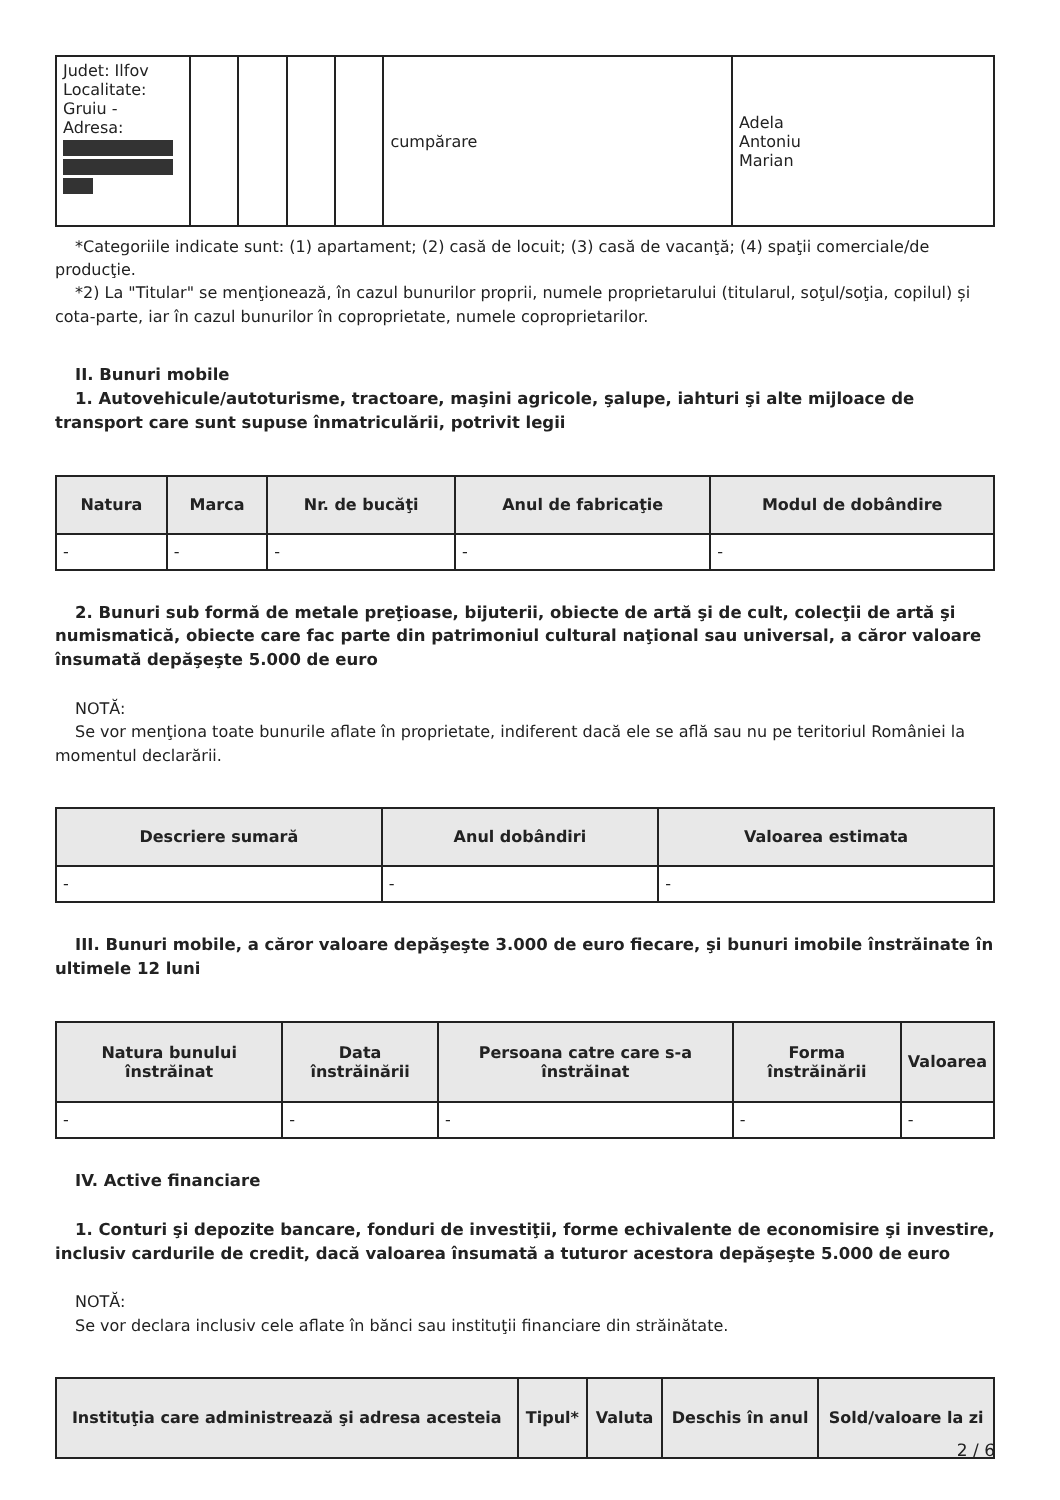| Judet: Ilfov Localitate: Gruiu - Adresa: | | | | | cumpărare | Adela Antoniu Marian |
*Categoriile indicate sunt: (1) apartament; (2) casă de locuit; (3) casă de vacanţă; (4) spaţii comerciale/de producţie.
*2) La "Titular" se menţionează, în cazul bunurilor proprii, numele proprietarului (titularul, soţul/soţia, copilul) și cota-parte, iar în cazul bunurilor în coproprietate, numele coproprietarilor.
II. Bunuri mobile
1. Autovehicule/autoturisme, tractoare, maşini agricole, şalupe, iahturi şi alte mijloace de transport care sunt supuse înmatriculării, potrivit legii
| Natura | Marca | Nr. de bucăţi | Anul de fabricaţie | Modul de dobândire |
| --- | --- | --- | --- | --- |
| - | - | - | - | - |
2. Bunuri sub formă de metale preţioase, bijuterii, obiecte de artă şi de cult, colecţii de artă şi numismatică, obiecte care fac parte din patrimoniul cultural naţional sau universal, a căror valoare însumată depăşeşte 5.000 de euro
NOTĂ:
Se vor menţiona toate bunurile aflate în proprietate, indiferent dacă ele se află sau nu pe teritoriul României la momentul declarării.
| Descriere sumară | Anul dobândiri | Valoarea estimata |
| --- | --- | --- |
| - | - | - |
III. Bunuri mobile, a căror valoare depăşeşte 3.000 de euro fiecare, şi bunuri imobile înstrăinate în ultimele 12 luni
| Natura bunului înstrăinat | Data înstrăinării | Persoana catre care s-a înstrăinat | Forma înstrăinării | Valoarea |
| --- | --- | --- | --- | --- |
| - | - | - | - | - |
IV. Active financiare
1. Conturi şi depozite bancare, fonduri de investiţii, forme echivalente de economisire şi investire, inclusiv cardurile de credit, dacă valoarea însumată a tuturor acestora depăşeşte 5.000 de euro
NOTĂ:
Se vor declara inclusiv cele aflate în bănci sau instituţii financiare din străinătate.
| Instituţia care administrează şi adresa acesteia | Tipul* | Valuta | Deschis în anul | Sold/valoare la zi |
| --- | --- | --- | --- | --- |
2 / 6